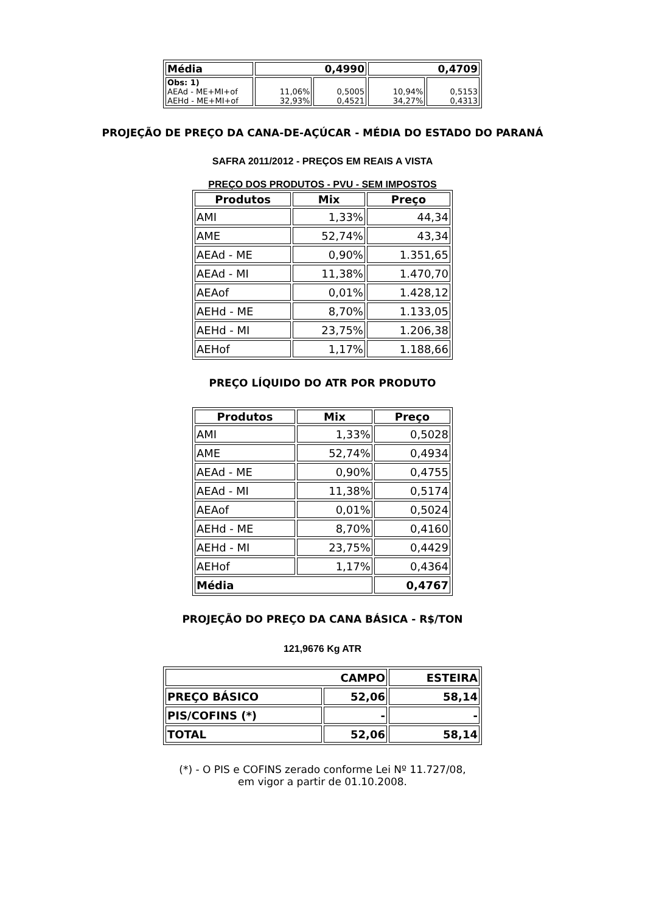| Média | 0,4990 | | 0,4709 | |
| Obs: 1) AEAd - ME+MI+of AEHd - ME+MI+of | 11,06% 32,93% | 0,5005 0,4521 | 10,94% 34,27% | 0,5153 0,4313 |
PROJEÇÃO DE PREÇO DA CANA-DE-AÇÚCAR - MÉDIA DO ESTADO DO PARANÁ
SAFRA 2011/2012 - PREÇOS EM REAIS A VISTA
PREÇO DOS PRODUTOS - PVU - SEM IMPOSTOS
| Produtos | Mix | Preço |
| --- | --- | --- |
| AMI | 1,33% | 44,34 |
| AME | 52,74% | 43,34 |
| AEAd - ME | 0,90% | 1.351,65 |
| AEAd - MI | 11,38% | 1.470,70 |
| AEAof | 0,01% | 1.428,12 |
| AEHd - ME | 8,70% | 1.133,05 |
| AEHd - MI | 23,75% | 1.206,38 |
| AEHof | 1,17% | 1.188,66 |
PREÇO LÍQUIDO DO ATR POR PRODUTO
| Produtos | Mix | Preço |
| --- | --- | --- |
| AMI | 1,33% | 0,5028 |
| AME | 52,74% | 0,4934 |
| AEAd - ME | 0,90% | 0,4755 |
| AEAd - MI | 11,38% | 0,5174 |
| AEAof | 0,01% | 0,5024 |
| AEHd - ME | 8,70% | 0,4160 |
| AEHd - MI | 23,75% | 0,4429 |
| AEHof | 1,17% | 0,4364 |
| Média | | 0,4767 |
PROJEÇÃO DO PREÇO DA CANA BÁSICA - R$/TON
121,9676 Kg ATR
| CAMPO | | ESTEIRA |
| PREÇO BÁSICO | 52,06 | 58,14 |
| PIS/COFINS (*) | - | - |
| TOTAL | 52,06 | 58,14 |
(*) - O PIS e COFINS zerado conforme Lei Nº 11.727/08,
em vigor a partir de 01.10.2008.